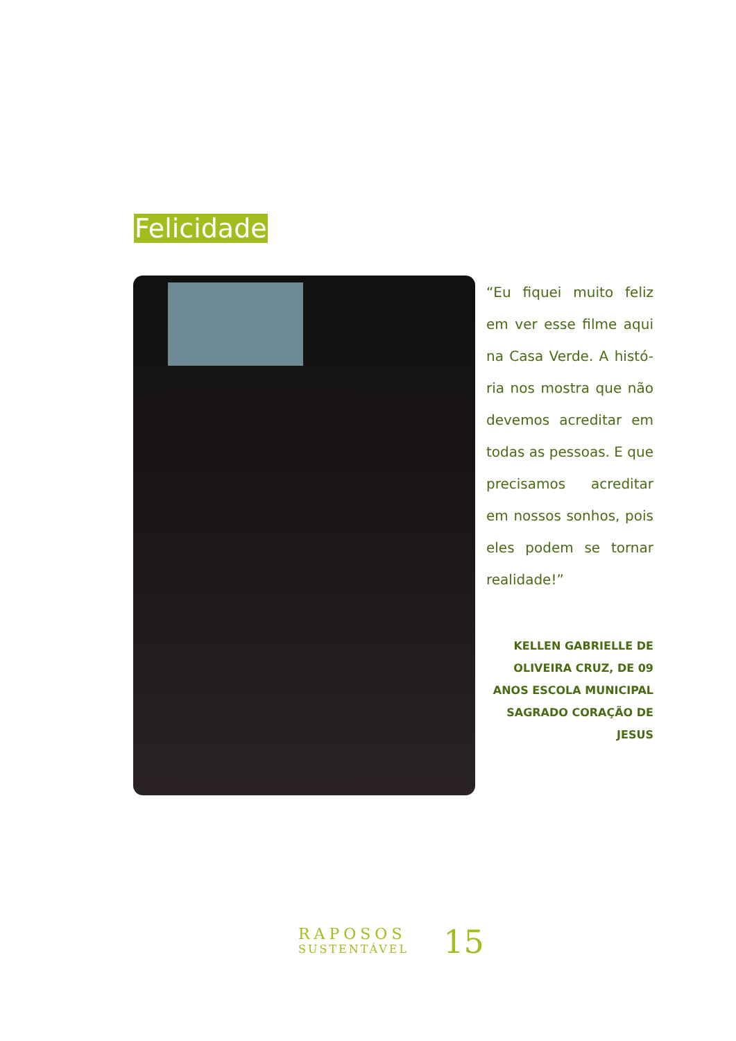Felicidade
“Eu fiquei muito feliz em ver esse filme aqui na Casa Verde. A histó-ria nos mostra que não devemos acreditar em todas as pessoas. E que precisamos acreditar em nossos sonhos, pois eles podem se tornar realidade!”
KELLEN GABRIELLE DE OLIVEIRA CRUZ, DE 09 ANOS ESCOLA MUNICIPAL SAGRADO CORAÇÃO DE JESUS
RAPOSOS
SUSTENTÁVEL
15